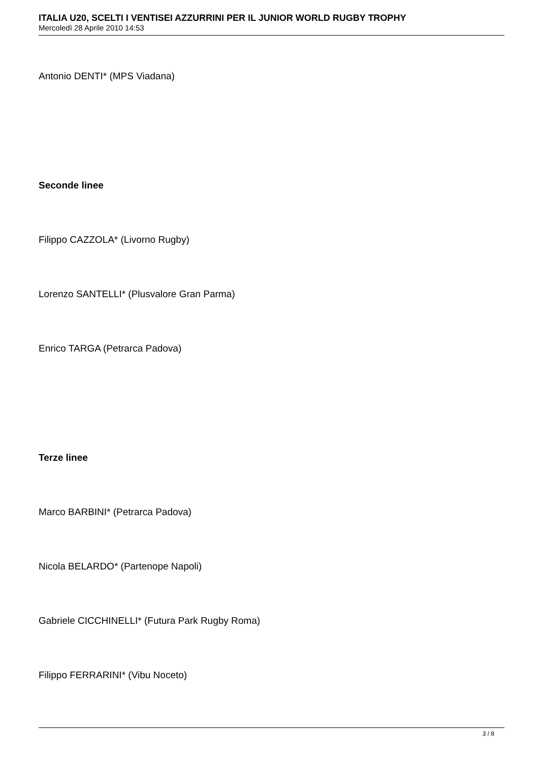ITALIA U20, SCELTI I VENTISEI AZZURRINI PER IL JUNIOR WORLD RUGBY TROPHY
Mercoledì 28 Aprile 2010 14:53
Antonio DENTI* (MPS Viadana)
Seconde linee
Filippo CAZZOLA* (Livorno Rugby)
Lorenzo SANTELLI* (Plusvalore Gran Parma)
Enrico TARGA (Petrarca Padova)
Terze linee
Marco BARBINI* (Petrarca Padova)
Nicola BELARDO* (Partenope Napoli)
Gabriele CICCHINELLI* (Futura Park Rugby Roma)
Filippo FERRARINI* (Vibu Noceto)
3 / 8